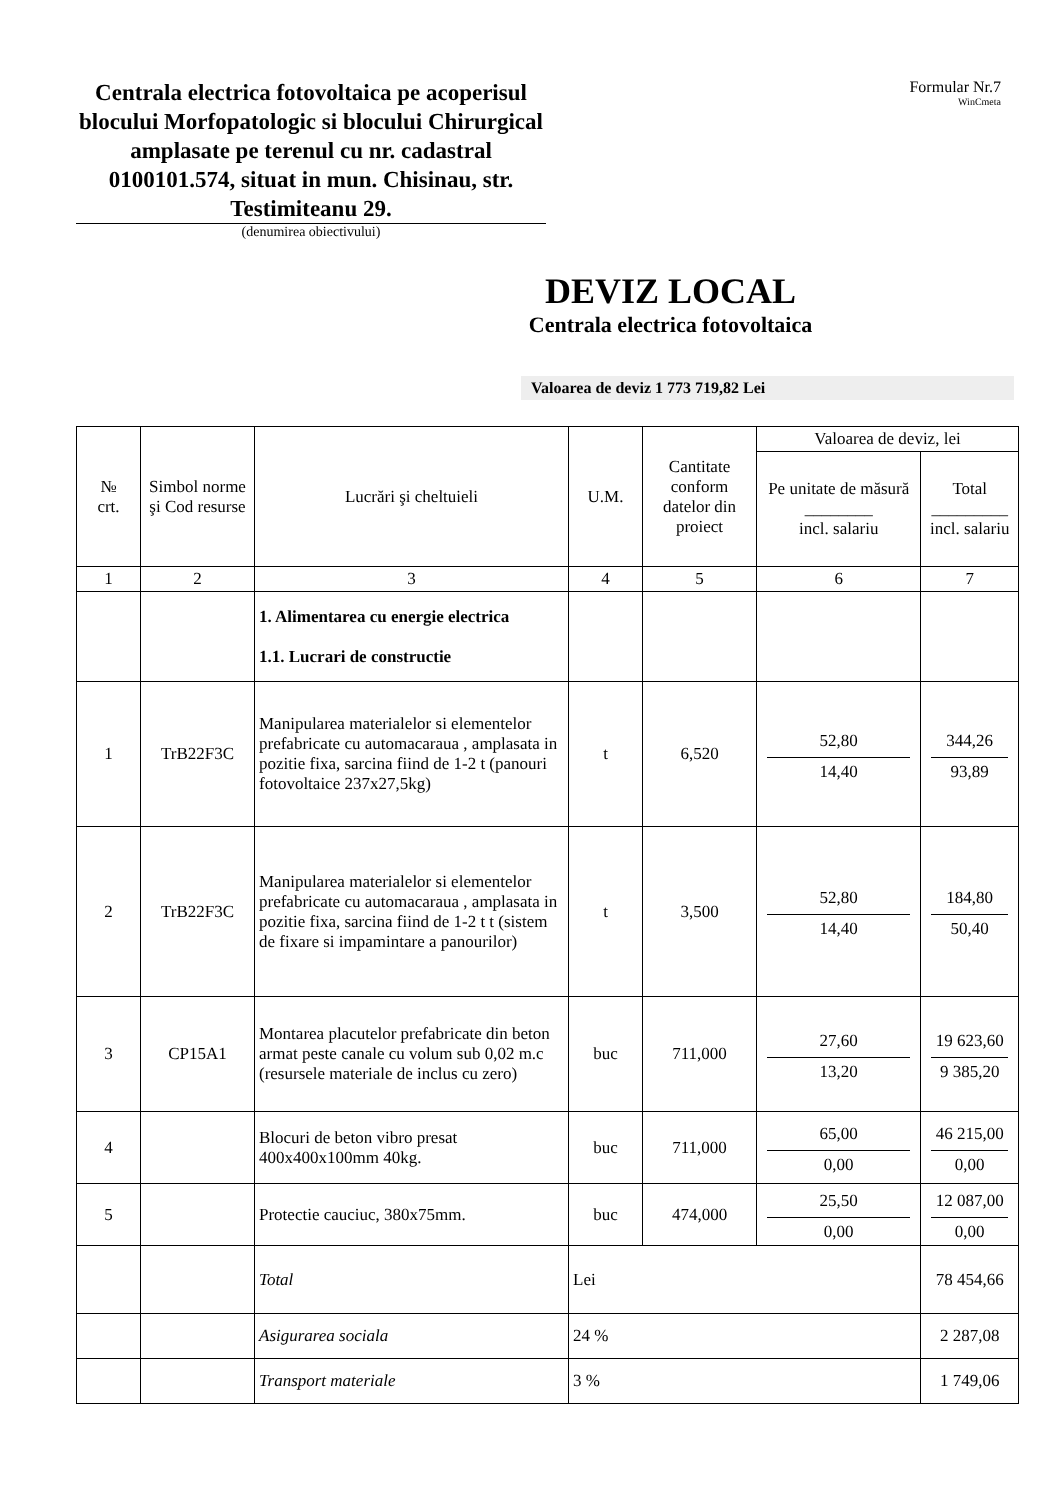Centrala electrica fotovoltaica pe acoperisul blocului Morfopatologic si blocului Chirurgical amplasate pe terenul cu nr. cadastral 0100101.574, situat in mun. Chisinau, str. Testimiteanu 29.
(denumirea obiectivului)
Formular Nr.7
WinCmeta
DEVIZ LOCAL
Centrala electrica fotovoltaica
Valoarea de deviz 1 773 719,82 Lei
| № crt. | Simbol norme şi Cod resurse | Lucrări şi cheltuieli | U.M. | Cantitate conform datelor din proiect | Valoarea de deviz, lei | |
| --- | --- | --- | --- | --- | --- | --- |
| | | | | | Pe unitate de măsură ________ incl. salariu | Total _________ incl. salariu |
| 1 | 2 | 3 | 4 | 5 | 6 | 7 |
| | | 1. Alimentarea cu energie electrica 1.1. Lucrari de constructie | | | | |
| 1 | TrB22F3C | Manipularea materialelor si elementelor prefabricate cu automacaraua , amplasata in pozitie fixa, sarcina fiind de 1-2 t (panouri fotovoltaice 237x27,5kg) | t | 6,520 | 52,80 14,40 | 344,26 93,89 |
| 2 | TrB22F3C | Manipularea materialelor si elementelor prefabricate cu automacaraua , amplasata in pozitie fixa, sarcina fiind de 1-2 t t (sistem de fixare si impamintare a panourilor) | t | 3,500 | 52,80 14,40 | 184,80 50,40 |
| 3 | CP15A1 | Montarea placutelor prefabricate din beton armat peste canale cu volum sub 0,02 m.c (resursele materiale de inclus cu zero) | buc | 711,000 | 27,60 13,20 | 19 623,60 9 385,20 |
| 4 | | Blocuri de beton vibro presat 400x400x100mm 40kg. | buc | 711,000 | 65,00 0,00 | 46 215,00 0,00 |
| 5 | | Protectie cauciuc, 380x75mm. | buc | 474,000 | 25,50 0,00 | 12 087,00 0,00 |
| | | Total | Lei | | | 78 454,66 |
| | | Asigurarea sociala | 24 % | | | 2 287,08 |
| | | Transport materiale | 3 % | | | 1 749,06 |